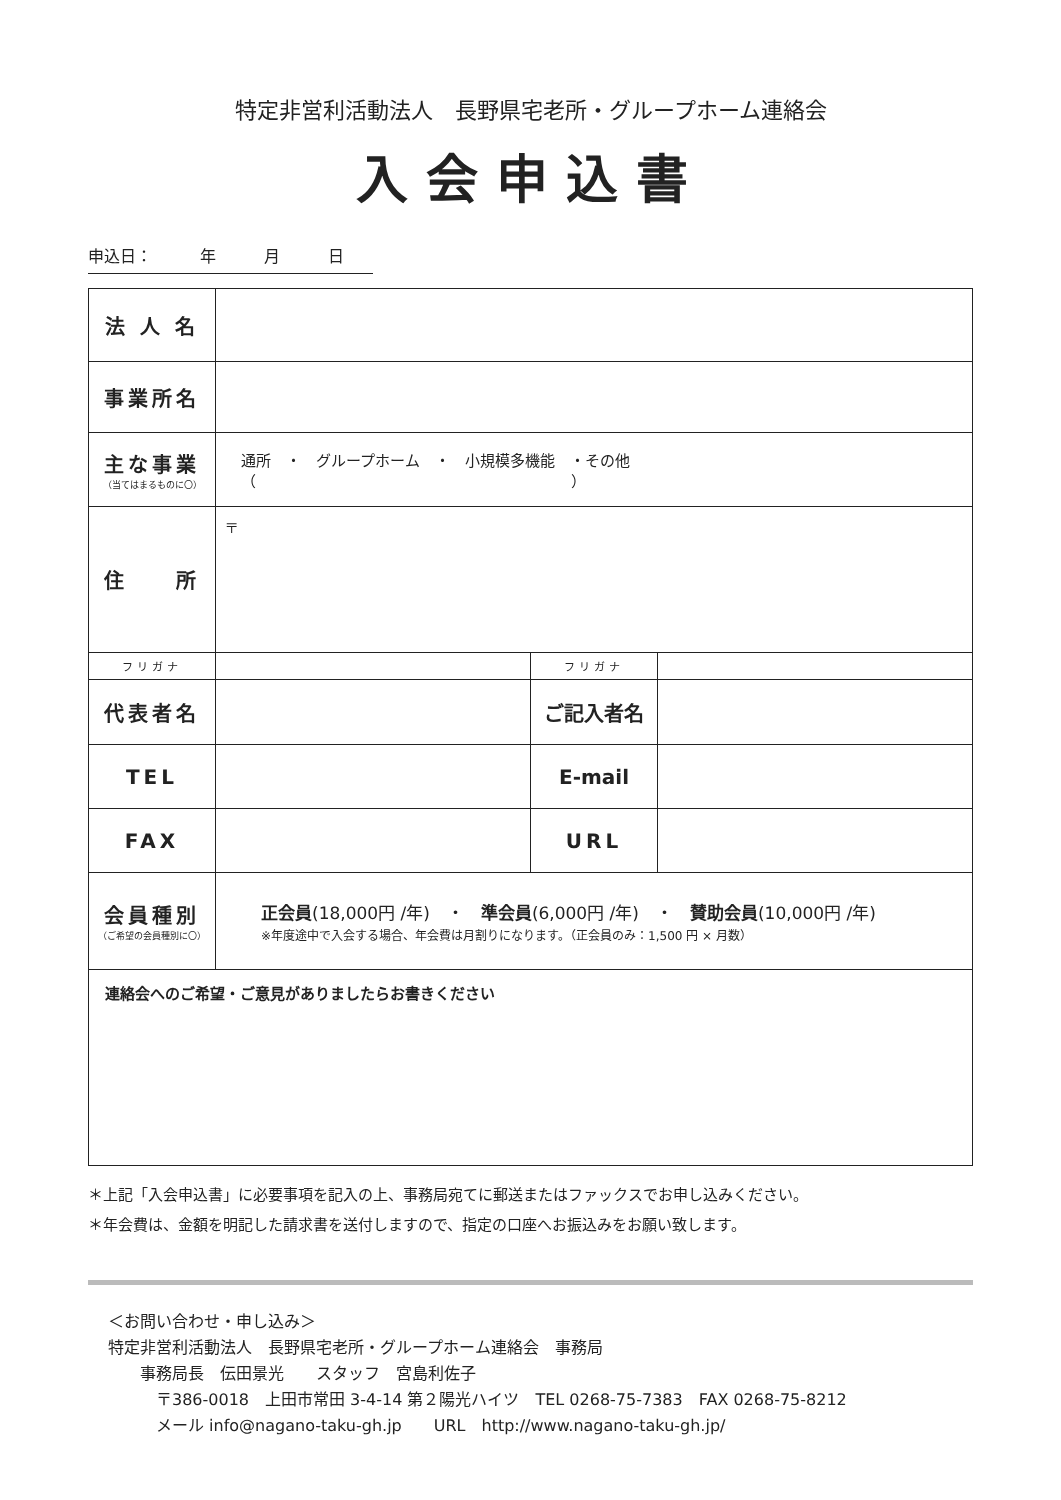特定非営利活動法人　長野県宅老所・グループホーム連絡会
入会申込書
申込日：　　　年　　　月　　　日
| 法 人 名 | | | |
| 事業所名 | | | |
| 主な事業 （当てはまるものに〇） | 通所 ・ グループホーム ・ 小規模多機能 ・その他（ ） | | |
| 住 所 | 〒 | | |
| フリガナ | | フリガナ | |
| 代表者名 | | ご記入者名 | |
| TEL | | E-mail | |
| FAX | | URL | |
| 会員種別 （ご希望の会員種別に〇） | 正会員 (18,000円 /年) ・ 準会員 (6,000円 /年) ・ 賛助会員 (10,000円 /年) ※年度途中で入会する場合、年会費は月割りになります。（正会員のみ：1,500 円 × 月数） | | |
| 連絡会へのご希望・ご意見がありましたらお書きください | | | |
＊上記「入会申込書」に必要事項を記入の上、事務局宛てに郵送またはファックスでお申し込みください。
＊年会費は、金額を明記した請求書を送付しますので、指定の口座へお振込みをお願い致します。
＜お問い合わせ・申し込み＞
特定非営利活動法人　長野県宅老所・グループホーム連絡会　事務局
　　事務局長　伝田景光　　スタッフ　宮島利佐子
　　　〒386-0018　上田市常田 3-4-14 第２陽光ハイツ　TEL 0268-75-7383　FAX 0268-75-8212
　　　メール info@nagano-taku-gh.jp　　URL　http://www.nagano-taku-gh.jp/